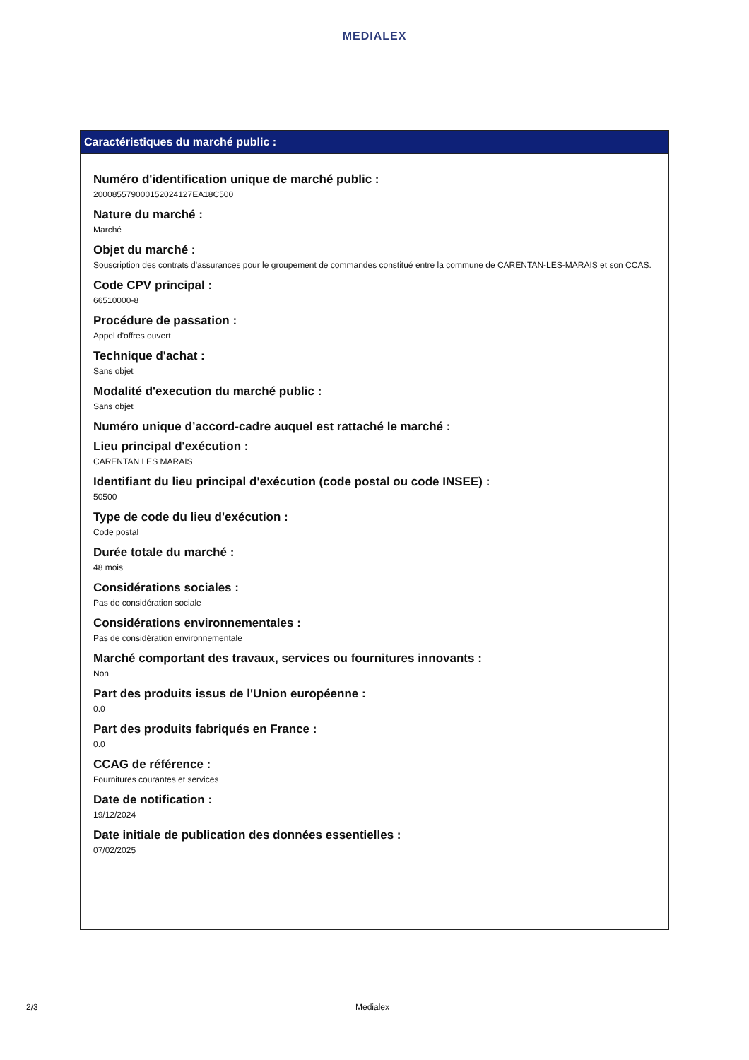MEDIALEX
Caractéristiques du marché public :
Numéro d'identification unique de marché public :
20008557900015202412​7EA18C500
Nature du marché :
Marché
Objet du marché :
Souscription des contrats d'assurances pour le groupement de commandes constitué entre la commune de CARENTAN-LES-MARAIS et son CCAS.
Code CPV principal :
66510000-8
Procédure de passation :
Appel d'offres ouvert
Technique d'achat :
Sans objet
Modalité d'execution du marché public :
Sans objet
Numéro unique d’accord-cadre auquel est rattaché le marché :
Lieu principal d'exécution :
CARENTAN LES MARAIS
Identifiant du lieu principal d'exécution (code postal ou code INSEE) :
50500
Type de code du lieu d'exécution :
Code postal
Durée totale du marché :
48 mois
Considérations sociales :
Pas de considération sociale
Considérations environnementales :
Pas de considération environnementale
Marché comportant des travaux, services ou fournitures innovants :
Non
Part des produits issus de l'Union européenne :
0.0
Part des produits fabriqués en France :
0.0
CCAG de référence :
Fournitures courantes et services
Date de notification :
19/12/2024
Date initiale de publication des données essentielles :
07/02/2025
2/3 Medialex